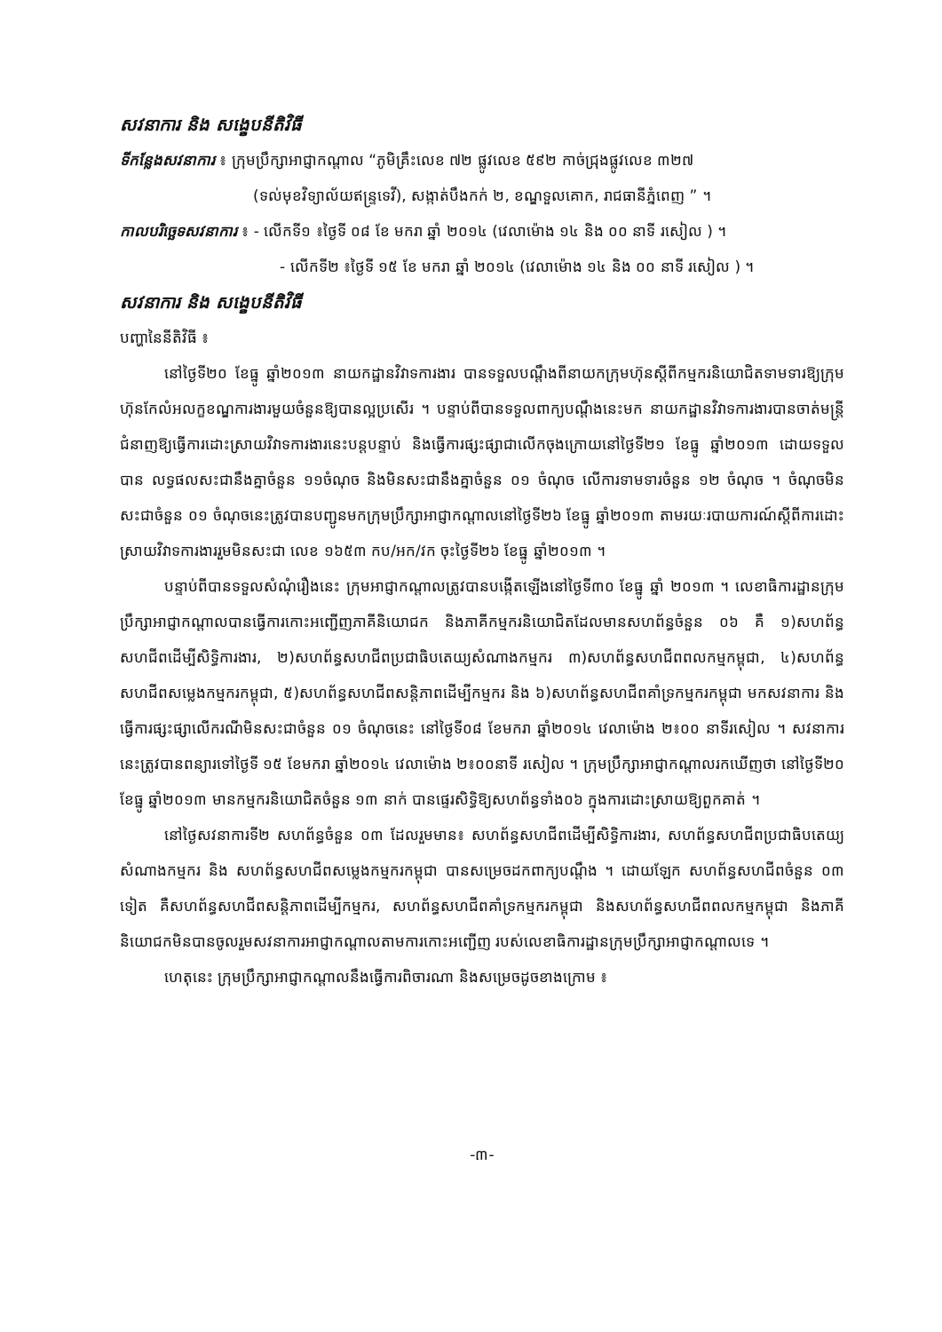សវនាការ និង សង្ខេបនីតិវិធី
ទីកន្លែងសវនាការ ៖ ក្រុមប្រឹក្សាអាជ្ញាកណ្តាល “ភូមិគ្រឹះលេខ ៧២ ផ្លូវលេខ ៥៩២ កាច់ជ្រុងផ្លូវលេខ ៣២៧
(ទល់មុខវិទ្យាល័យឥន្ទ្រទេវី), សង្កាត់បឹងកក់ ២, ខណ្ឌទួលគោក, រាជធានីភ្នំពេញ ” ។
កាលបរិច្ឆេទសវនាការ ៖ - លើកទី១ ៖ថ្ងៃទី ០៨ ខែ មករា ឆ្នាំ ២០១៤ (វេលាម៉ោង ១៤ និង ០០ នាទី រសៀល ) ។
- លើកទី២ ៖ថ្ងៃទី ១៥ ខែ មករា ឆ្នាំ ២០១៤ (វេលាម៉ោង ១៤ និង ០០ នាទី រសៀល ) ។
សវនាការ និង សង្ខេបនីតិវិធី
បញ្ហានៃនីតិវិធី ៖
នៅថ្ងៃទី២០ ខែធ្នូ ឆ្នាំ២០១៣ នាយកដ្ឋានវិវាទការងារ បានទទួលបណ្តឹងពីនាយកក្រុមហ៊ុនស្តីពីកម្មករនិយោជិតទាមទារឱ្យក្រុមហ៊ុនកែលំអលក្ខខណ្ឌការងារមួយចំនួនឱ្យបានល្អប្រសើរ ។ បន្ទាប់ពីបានទទួលពាក្យបណ្តឹងនេះមក នាយកដ្ឋានវិវាទការងារបានចាត់មន្ត្រីជំនាញឱ្យធ្វើការដោះស្រាយវិវាទការងារនេះបន្តបន្ទាប់ និងធ្វើការផ្សះផ្សាជាលើកចុងក្រោយនៅថ្ងៃទី២១ ខែធ្នូ ឆ្នាំ២០១៣ ដោយទទួលបាន លទ្ធផលសះជានឹងគ្នាចំនួន ១១ចំណុច និងមិនសះជានឹងគ្នាចំនួន ០១ ចំណុច លើការទាមទារចំនួន ១២ ចំណុច ។ ចំណុចមិនសះជាចំនួន ០១ ចំណុចនេះត្រូវបានបញ្ជូនមកក្រុមប្រឹក្សាអាជ្ញាកណ្តាលនៅថ្ងៃទី២៦ ខែធ្នូ ឆ្នាំ២០១៣ តាមរយៈរបាយការណ៍ស្តីពីការដោះស្រាយវិវាទការងាររួមមិនសះជា លេខ ១៦៥៣ កប/អក/វក ចុះថ្ងៃទី២៦ ខែធ្នូ ឆ្នាំ២០១៣ ។
បន្ទាប់ពីបានទទួលសំណុំរឿងនេះ ក្រុមអាជ្ញាកណ្តាលត្រូវបានបង្កើតឡើងនៅថ្ងៃទី៣០ ខែធ្នូ ឆ្នាំ ២០១៣ ។ លេខាធិការដ្ឋានក្រុមប្រឹក្សាអាជ្ញាកណ្តាលបានធ្វើការកោះអញ្ជើញភាគីនិយោជក និងភាគីកម្មករនិយោជិតដែលមានសហព័ន្ធចំនួន ០៦ គឺ ១)សហព័ន្ធសហជីពដើម្បីសិទ្ធិការងារ, ២)សហព័ន្ធសហជីពប្រជាធិបតេយ្យសំណាងកម្មករ ៣)សហព័ន្ធសហជីពពលកម្មកម្ពុជា, ៤)សហព័ន្ធសហជីពសម្លេងកម្មករកម្ពុជា, ៥)សហព័ន្ធសហជីពសន្តិភាពដើម្បីកម្មករ និង ៦)សហព័ន្ធសហជីពគាំទ្រកម្មករកម្ពុជា មកសវនាការ និងធ្វើការផ្សះផ្សាលើករណីមិនសះជាចំនួន ០១ ចំណុចនេះ នៅថ្ងៃទី០៨ ខែមករា ឆ្នាំ២០១៤ វេលាម៉ោង ២៖០០ នាទីរសៀល ។ សវនាការនេះត្រូវបានពន្យារទៅថ្ងៃទី ១៥ ខែមករា ឆ្នាំ២០១៤ វេលាម៉ោង ២៖០០នាទី រសៀល ។ ក្រុមប្រឹក្សាអាជ្ញាកណ្តាលរកឃើញថា នៅថ្ងៃទី២០ ខែធ្នូ ឆ្នាំ២០១៣ មានកម្មករនិយោជិតចំនួន ១៣ នាក់ បានផ្ទេរសិទ្ធិឱ្យសហព័ន្ធទាំង០៦ ក្នុងការដោះស្រាយឱ្យពួកគាត់ ។
នៅថ្ងៃសវនាការទី២ សហព័ន្ធចំនួន ០៣ ដែលរួមមាន៖ សហព័ន្ធសហជីពដើម្បីសិទ្ធិការងារ, សហព័ន្ធសហជីពប្រជាធិបតេយ្យសំណាងកម្មករ និង សហព័ន្ធសហជីពសម្លេងកម្មករកម្ពុជា បានសម្រេចដកពាក្យបណ្តឹង ។ ដោយឡែក សហព័ន្ធសហជីពចំនួន ០៣ ទៀត គឺសហព័ន្ធសហជីពសន្តិភាពដើម្បីកម្មករ, សហព័ន្ធសហជីពគាំទ្រកម្មករកម្ពុជា និងសហព័ន្ធសហជីពពលកម្មកម្ពុជា និងភាគីនិយោជកមិនបានចូលរួមសវនាការអាជ្ញាកណ្តាលតាមការកោះអញ្ជើញ របស់លេខាធិការដ្ឋានក្រុមប្រឹក្សាអាជ្ញាកណ្តាលទេ ។
ហេតុនេះ ក្រុមប្រឹក្សាអាជ្ញាកណ្តាលនឹងធ្វើការពិចារណា និងសម្រេចដូចខាងក្រោម ៖
-៣-